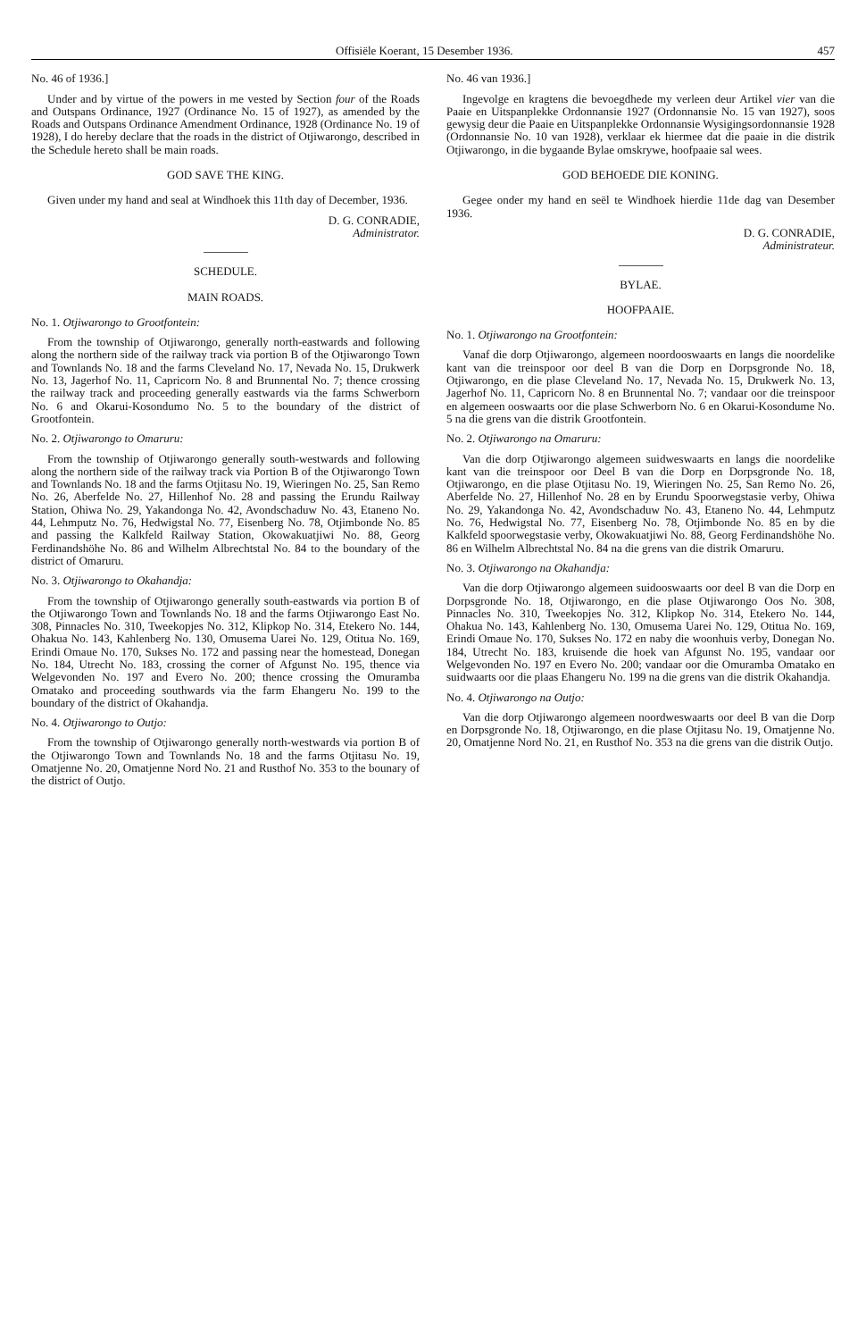Offisiële Koerant, 15 Desember 1936. 457
No. 46 of 1936.]
Under and by virtue of the powers in me vested by Section four of the Roads and Outspans Ordinance, 1927 (Ordinance No. 15 of 1927), as amended by the Roads and Outspans Ordinance Amendment Ordinance, 1928 (Ordinance No. 19 of 1928), I do hereby declare that the roads in the district of Otjiwarongo, described in the Schedule hereto shall be main roads.
GOD SAVE THE KING.
Given under my hand and seal at Windhoek this 11th day of December, 1936.
D. G. CONRADIE,
Administrator.
SCHEDULE.
MAIN ROADS.
No. 1. Otjiwarongo to Grootfontein:
From the township of Otjiwarongo, generally north-eastwards and following along the northern side of the railway track via portion B of the Otjiwarongo Town and Townlands No. 18 and the farms Cleveland No. 17, Nevada No. 15, Drukwerk No. 13, Jagerhof No. 11, Capricorn No. 8 and Brunnental No. 7; thence crossing the railway track and proceeding generally eastwards via the farms Schwerborn No. 6 and Okarui-Kosondumo No. 5 to the boundary of the district of Grootfontein.
No. 2. Otjiwarongo to Omaruru:
From the township of Otjiwarongo generally south-westwards and following along the northern side of the railway track via Portion B of the Otjiwarongo Town and Townlands No. 18 and the farms Otjitasu No. 19, Wieringen No. 25, San Remo No. 26, Aberfelde No. 27, Hillenhof No. 28 and passing the Erundu Railway Station, Ohiwa No. 29, Yakandonga No. 42, Avondschaduw No. 43, Etaneno No. 44, Lehmputz No. 76, Hedwigstal No. 77, Eisenberg No. 78, Otjimbonde No. 85 and passing the Kalkfeld Railway Station, Okowakuatjiwi No. 88, Georg Ferdinandshöhe No. 86 and Wilhelm Albrechtstal No. 84 to the boundary of the district of Omaruru.
No. 3. Otjiwarongo to Okahandja:
From the township of Otjiwarongo generally south-eastwards via portion B of the Otjiwarongo Town and Townlands No. 18 and the farms Otjiwarongo East No. 308, Pinnacles No. 310, Tweekopjes No. 312, Klipkop No. 314, Etekero No. 144, Ohakua No. 143, Kahlenberg No. 130, Omusema Uarei No. 129, Otitua No. 169, Erindi Omaue No. 170, Sukses No. 172 and passing near the homestead, Donegan No. 184, Utrecht No. 183, crossing the corner of Afgunst No. 195, thence via Welgevonden No. 197 and Evero No. 200; thence crossing the Omuramba Omatako and proceeding southwards via the farm Ehangeru No. 199 to the boundary of the district of Okahandja.
No. 4. Otjiwarongo to Outjo:
From the township of Otjiwarongo generally north-westwards via portion B of the Otjiwarongo Town and Townlands No. 18 and the farms Otjitasu No. 19, Omatjenne No. 20, Omatjenne Nord No. 21 and Rusthof No. 353 to the bounary of the district of Outjo.
No. 46 van 1936.]
Ingevolge en kragtens die bevoegdhede my verleen deur Artikel vier van die Paaie en Uitspanplekke Ordonnansie 1927 (Ordonnansie No. 15 van 1927), soos gewysig deur die Paaie en Uitspanplekke Ordonnansie Wysigingsordonnansie 1928 (Ordonnansie No. 10 van 1928), verklaar ek hiermee dat die paaie in die distrik Otjiwarongo, in die bygaande Bylae omskrywe, hoofpaaie sal wees.
GOD BEHOEDE DIE KONING.
Gegee onder my hand en seël te Windhoek hierdie 11de dag van Desember 1936.
D. G. CONRADIE,
Administrateur.
BYLAE.
HOOFPAAIE.
No. 1. Otjiwarongo na Grootfontein:
Vanaf die dorp Otjiwarongo, algemeen noordooswaarts en langs die noordelike kant van die treinspoor oor deel B van die Dorp en Dorpsgronde No. 18, Otjiwarongo, en die plase Cleveland No. 17, Nevada No. 15, Drukwerk No. 13, Jagerhof No. 11, Capricorn No. 8 en Brunnental No. 7; vandaar oor die treinspoor en algemeen ooswaarts oor die plase Schwerborn No. 6 en Okarui-Kosondume No. 5 na die grens van die distrik Grootfontein.
No. 2. Otjiwarongo na Omaruru:
Van die dorp Otjiwarongo algemeen suidweswaarts en langs die noordelike kant van die treinspoor oor Deel B van die Dorp en Dorpsgronde No. 18, Otjiwarongo, en die plase Otjitasu No. 19, Wieringen No. 25, San Remo No. 26, Aberfelde No. 27, Hillenhof No. 28 en by Erundu Spoorwegstasie verby, Ohiwa No. 29, Yakandonga No. 42, Avondschaduw No. 43, Etaneno No. 44, Lehmputz No. 76, Hedwigstal No. 77, Eisenberg No. 78, Otjimbonde No. 85 en by die Kalkfeld spoorwegstasie verby, Okowakuatjiwi No. 88, Georg Ferdinandshöhe No. 86 en Wilhelm Albrechtstal No. 84 na die grens van die distrik Omaruru.
No. 3. Otjiwarongo na Okahandja:
Van die dorp Otjiwarongo algemeen suidooswaarts oor deel B van die Dorp en Dorpsgronde No. 18, Otjiwarongo, en die plase Otjiwarongo Oos No. 308, Pinnacles No. 310, Tweekopjes No. 312, Klipkop No. 314, Etekero No. 144, Ohakua No. 143, Kahlenberg No. 130, Omusema Uarei No. 129, Otitua No. 169, Erindi Omaue No. 170, Sukses No. 172 en naby die woonhuis verby, Donegan No. 184, Utrecht No. 183, kruisende die hoek van Afgunst No. 195, vandaar oor Welgevonden No. 197 en Evero No. 200; vandaar oor die Omuramba Omatako en suidwaarts oor die plaas Ehangeru No. 199 na die grens van die distrik Okahandja.
No. 4. Otjiwarongo na Outjo:
Van die dorp Otjiwarongo algemeen noordweswaarts oor deel B van die Dorp en Dorpsgronde No. 18, Otjiwarongo, en die plase Otjitasu No. 19, Omatjenne No. 20, Omatjenne Nord No. 21, en Rusthof No. 353 na die grens van die distrik Outjo.